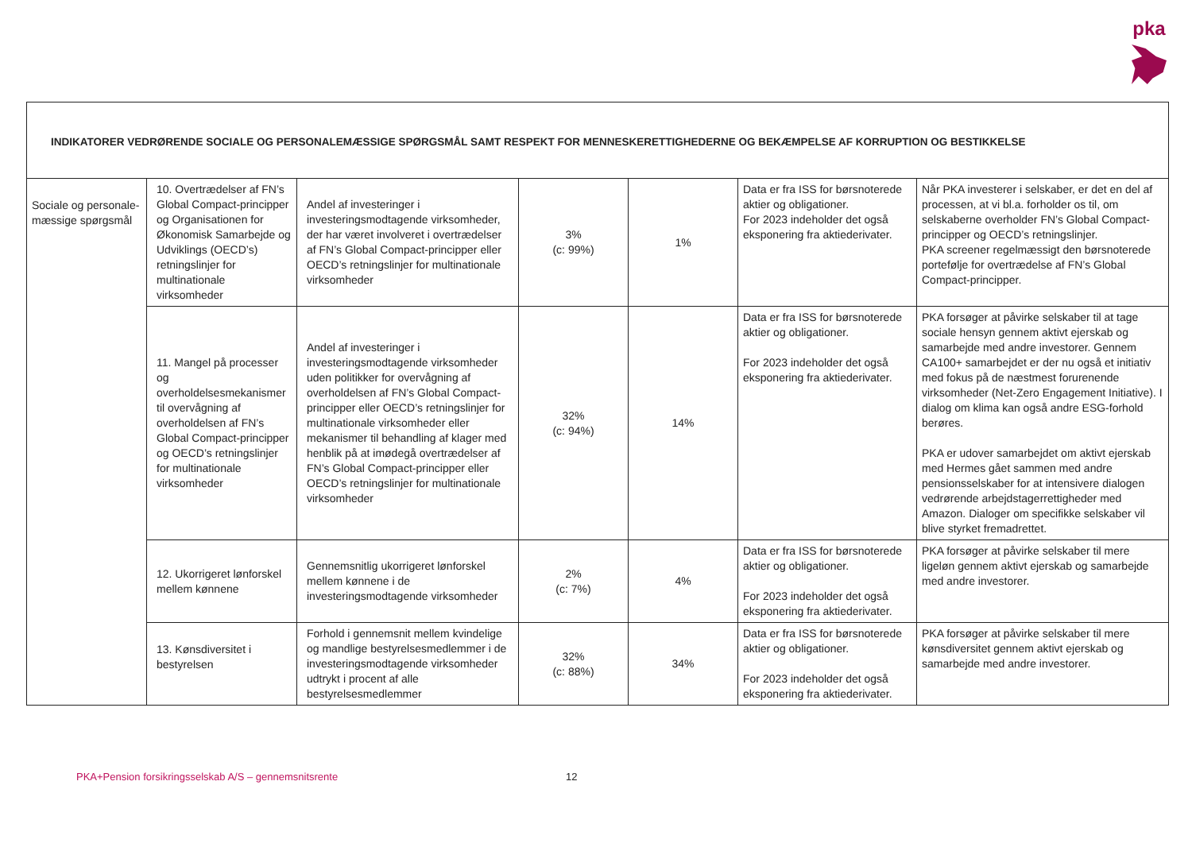pka
| INDIKATORER VEDRØRENDE SOCIALE OG PERSONALEMÆSSIGE SPØRGSMÅL SAMT RESPEKT FOR MENNESKERETTIGHEDERNE OG BEKÆMPELSE AF KORRUPTION OG BESTIKKELSE | | | | | | |
| --- | --- | --- | --- | --- | --- | --- |
| Sociale og personale­mæssige spørgsmål | 10. Overtrædelser af FN’s Global Compact-principper og Organisationen for Økonomisk Samarbejde og Udviklings (OECD’s) retningslinjer for multinationale virksomheder | Andel af investeringer i investeringsmodtagende virksomheder, der har været involveret i overtrædelser af FN’s Global Compact-principper eller OECD’s retningslinjer for multinationale virksomheder | 3% (c: 99%) | 1% | Data er fra ISS for børsnoterede aktier og obligationer. For 2023 indeholder det også eksponering fra aktiederivater. | Når PKA investerer i selskaber, er det en del af processen, at vi bl.a. forholder os til, om selskaberne overholder FN’s Global Compact-principper og OECD’s retningslinjer. PKA screener regelmæssigt den børsnoterede portefølje for overtrædelse af FN’s Global Compact-principper. |
| | 11. Mangel på processer og overholdelsesmekanismer til overvågning af overholdelsen af FN’s Global Compact-principper og OECD’s retningslinjer for multinationale virksomheder | Andel af investeringer i investeringsmodtagende virksomheder uden politikker for overvågning af overholdelsen af FN’s Global Compact-principper eller OECD’s retningslinjer for multinationale virksomheder eller mekanismer til behandling af klager med henblik på at imødegå overtrædelser af FN’s Global Compact-principper eller OECD’s retningslinjer for multinationale virksomheder | 32% (c: 94%) | 14% | Data er fra ISS for børsnoterede aktier og obligationer. For 2023 indeholder det også eksponering fra aktiederivater. | PKA forsøger at påvirke selskaber til at tage sociale hensyn gennem aktivt ejerskab og samarbejde med andre investorer. Gennem CA100+ samarbejdet er der nu også et initiativ med fokus på de næstmest forurenende virksomheder (Net-Zero Engagement Initiative). I dialog om klima kan også andre ESG-forhold berøres. PKA er udover samarbejdet om aktivt ejerskab med Hermes gået sammen med andre pensionsselskaber for at intensivere dialogen vedrørende arbejdstagerrettigheder med Amazon. Dialoger om specifikke selskaber vil blive styrket fremadrettet. |
| | 12. Ukorrigeret lønforskel mellem kønnene | Gennemsnitlig ukorrigeret lønforskel mellem kønnene i de investeringsmodtagende virksomheder | 2% (c: 7%) | 4% | Data er fra ISS for børsnoterede aktier og obligationer. For 2023 indeholder det også eksponering fra aktiederivater. | PKA forsøger at påvirke selskaber til mere ligeløn gennem aktivt ejerskab og samarbejde med andre investorer. |
| | 13. Kønsdiversitet i bestyrelsen | Forhold i gennemsnit mellem kvindelige og mandlige bestyrelsesmedlemmer i de investeringsmodtagende virksomheder udtrykt i procent af alle bestyrelsesmedlemmer | 32% (c: 88%) | 34% | Data er fra ISS for børsnoterede aktier og obligationer. For 2023 indeholder det også eksponering fra aktiederivater. | PKA forsøger at påvirke selskaber til mere kønsdiversitet gennem aktivt ejerskab og samarbejde med andre investorer. |
PKA+Pension forsikringsselskab A/S – gennemsnitsrente
12